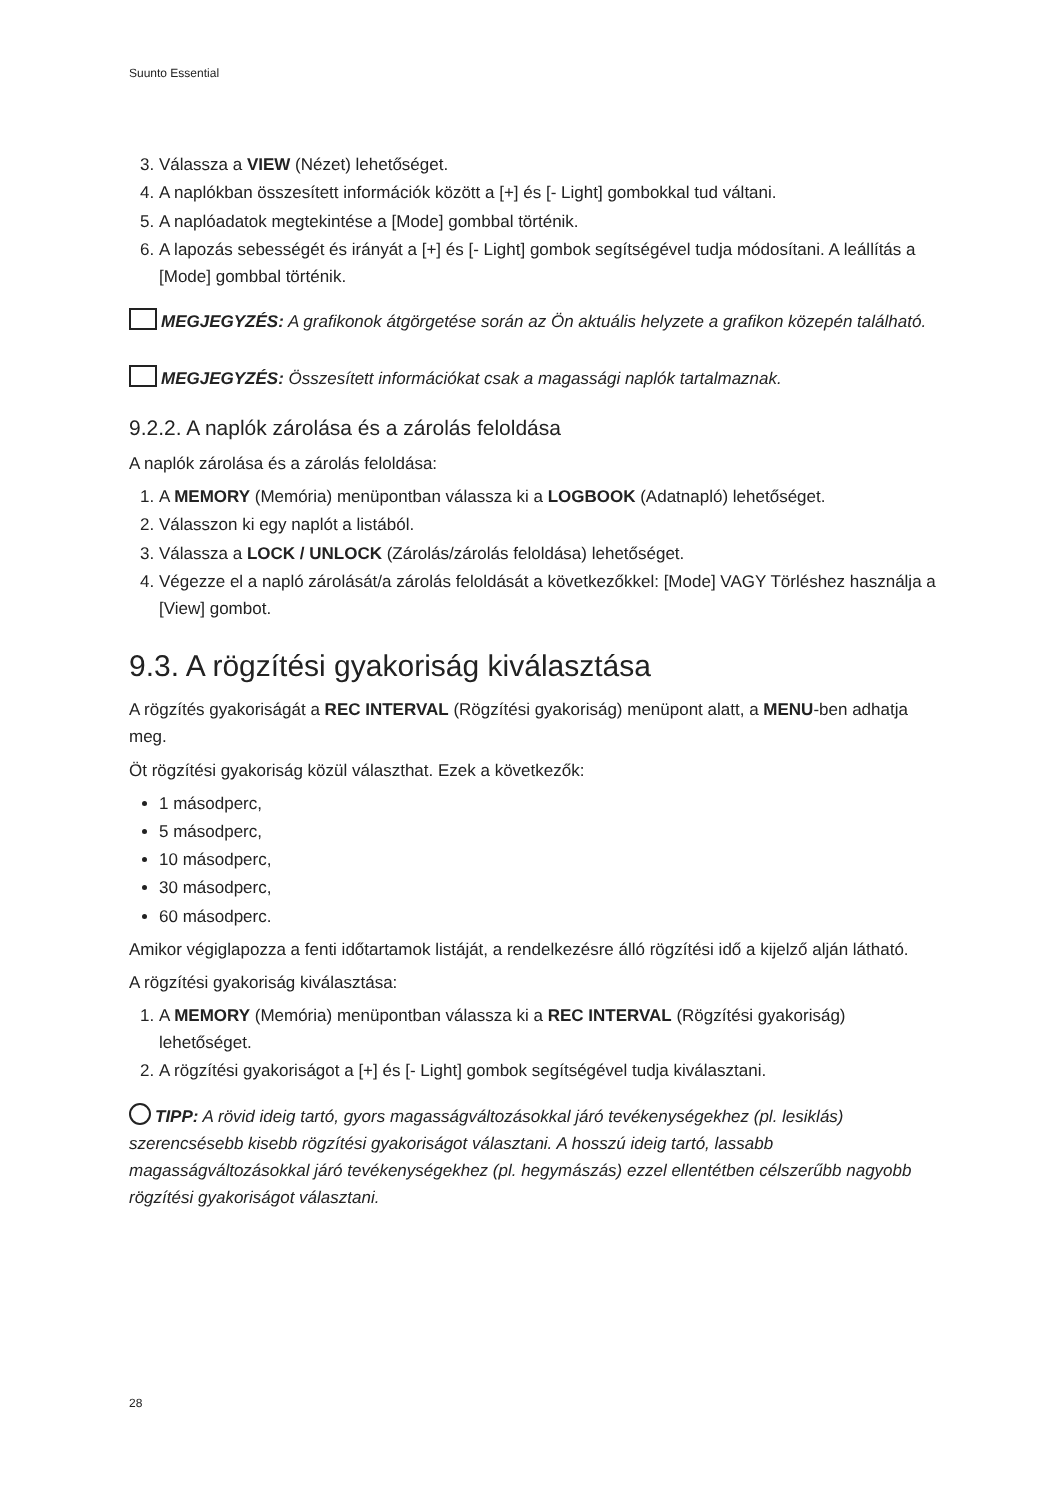Suunto Essential
3. Válassza a VIEW (Nézet) lehetőséget.
4. A naplókban összesített információk között a [+] és [- Light] gombokkal tud váltani.
5. A naplóadatok megtekintése a [Mode] gombbal történik.
6. A lapozás sebességét és irányát a [+] és [- Light] gombok segítségével tudja módosítani. A leállítás a [Mode] gombbal történik.
MEGJEGYZÉS: A grafikonok átgörgetése során az Ön aktuális helyzete a grafikon közepén található.
MEGJEGYZÉS: Összesített információkat csak a magassági naplók tartalmaznak.
9.2.2. A naplók zárolása és a zárolás feloldása
A naplók zárolása és a zárolás feloldása:
1. A MEMORY (Memória) menüpontban válassza ki a LOGBOOK (Adatnapló) lehetőséget.
2. Válasszon ki egy naplót a listából.
3. Válassza a LOCK / UNLOCK (Zárolás/zárolás feloldása) lehetőséget.
4. Végezze el a napló zárolását/a zárolás feloldását a következőkkel: [Mode] VAGY Törléshez használja a [View] gombot.
9.3. A rögzítési gyakoriság kiválasztása
A rögzítés gyakoriságát a REC INTERVAL (Rögzítési gyakoriság) menüpont alatt, a MENU-ben adhatja meg.
Öt rögzítési gyakoriság közül választhat. Ezek a következők:
1 másodperc,
5 másodperc,
10 másodperc,
30 másodperc,
60 másodperc.
Amikor végiglapozza a fenti időtartamok listáját, a rendelkezésre álló rögzítési idő a kijelző alján látható.
A rögzítési gyakoriság kiválasztása:
1. A MEMORY (Memória) menüpontban válassza ki a REC INTERVAL (Rögzítési gyakoriság) lehetőséget.
2. A rögzítési gyakoriságot a [+] és [- Light] gombok segítségével tudja kiválasztani.
TIPP: A rövid ideig tartó, gyors magasságváltozásokkal járó tevékenységekhez (pl. lesiklás) szerencsésebb kisebb rögzítési gyakoriságot választani. A hosszú ideig tartó, lassabb magasságváltozásokkal járó tevékenységekhez (pl. hegymászás) ezzel ellentétben célszerűbb nagyobb rögzítési gyakoriságot választani.
28